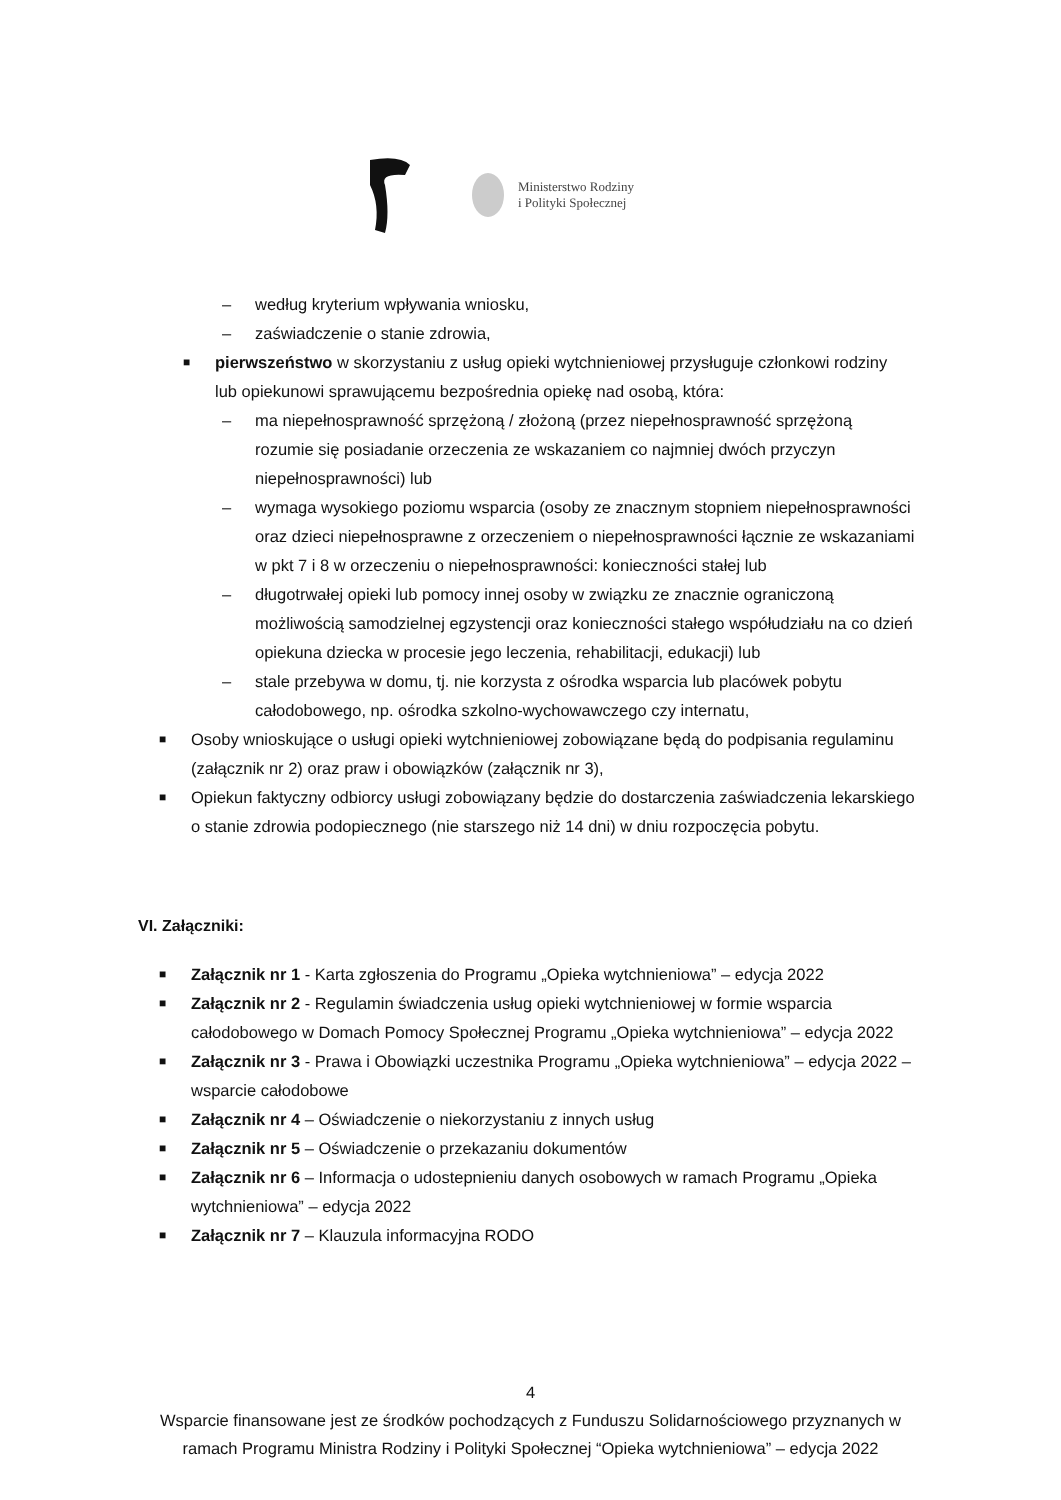Ministerstwo Rodziny
i Polityki Społecznej
– według kryterium wpływania wniosku,
– zaświadczenie o stanie zdrowia,
■ pierwszeństwo w skorzystaniu z usług opieki wytchnieniowej przysługuje członkowi rodziny lub opiekunowi sprawującemu bezpośrednia opiekę nad osobą, która:
– ma niepełnosprawność sprzężoną / złożoną (przez niepełnosprawność sprzężoną rozumie się posiadanie orzeczenia ze wskazaniem co najmniej dwóch przyczyn niepełnosprawności) lub
– wymaga wysokiego poziomu wsparcia (osoby ze znacznym stopniem niepełnosprawności oraz dzieci niepełnosprawne z orzeczeniem o niepełnosprawności łącznie ze wskazaniami w pkt 7 i 8 w orzeczeniu o niepełnosprawności: konieczności stałej lub
– długotrwałej opieki lub pomocy innej osoby w związku ze znacznie ograniczoną możliwością samodzielnej egzystencji oraz konieczności stałego współudziału na co dzień opiekuna dziecka w procesie jego leczenia, rehabilitacji, edukacji) lub
– stale przebywa w domu, tj. nie korzysta z ośrodka wsparcia lub placówek pobytu całodobowego, np. ośrodka szkolno-wychowawczego czy internatu,
■ Osoby wnioskujące o usługi opieki wytchnieniowej zobowiązane będą do podpisania regulaminu (załącznik nr 2) oraz praw i obowiązków (załącznik nr 3),
■ Opiekun faktyczny odbiorcy usługi zobowiązany będzie do dostarczenia zaświadczenia lekarskiego o stanie zdrowia podopiecznego (nie starszego niż 14 dni) w dniu rozpoczęcia pobytu.
VI. Załączniki:
■ Załącznik nr 1 - Karta zgłoszenia do Programu „Opieka wytchnieniowa” – edycja 2022
■ Załącznik nr 2 - Regulamin świadczenia usług opieki wytchnieniowej w formie wsparcia całodobowego w Domach Pomocy Społecznej Programu „Opieka wytchnieniowa” – edycja 2022
■ Załącznik nr 3 - Prawa i Obowiązki uczestnika Programu „Opieka wytchnieniowa” – edycja 2022 – wsparcie całodobowe
■ Załącznik nr 4 – Oświadczenie o niekorzystaniu z innych usług
■ Załącznik nr 5 – Oświadczenie o przekazaniu dokumentów
■ Załącznik nr 6 – Informacja o udostepnieniu danych osobowych w ramach Programu „Opieka wytchnieniowa” – edycja 2022
■ Załącznik nr 7 – Klauzula informacyjna RODO
4
Wsparcie finansowane jest ze środków pochodzących z Funduszu Solidarnościowego przyznanych w
ramach Programu Ministra Rodziny i Polityki Społecznej “Opieka wytchnieniowa” – edycja 2022